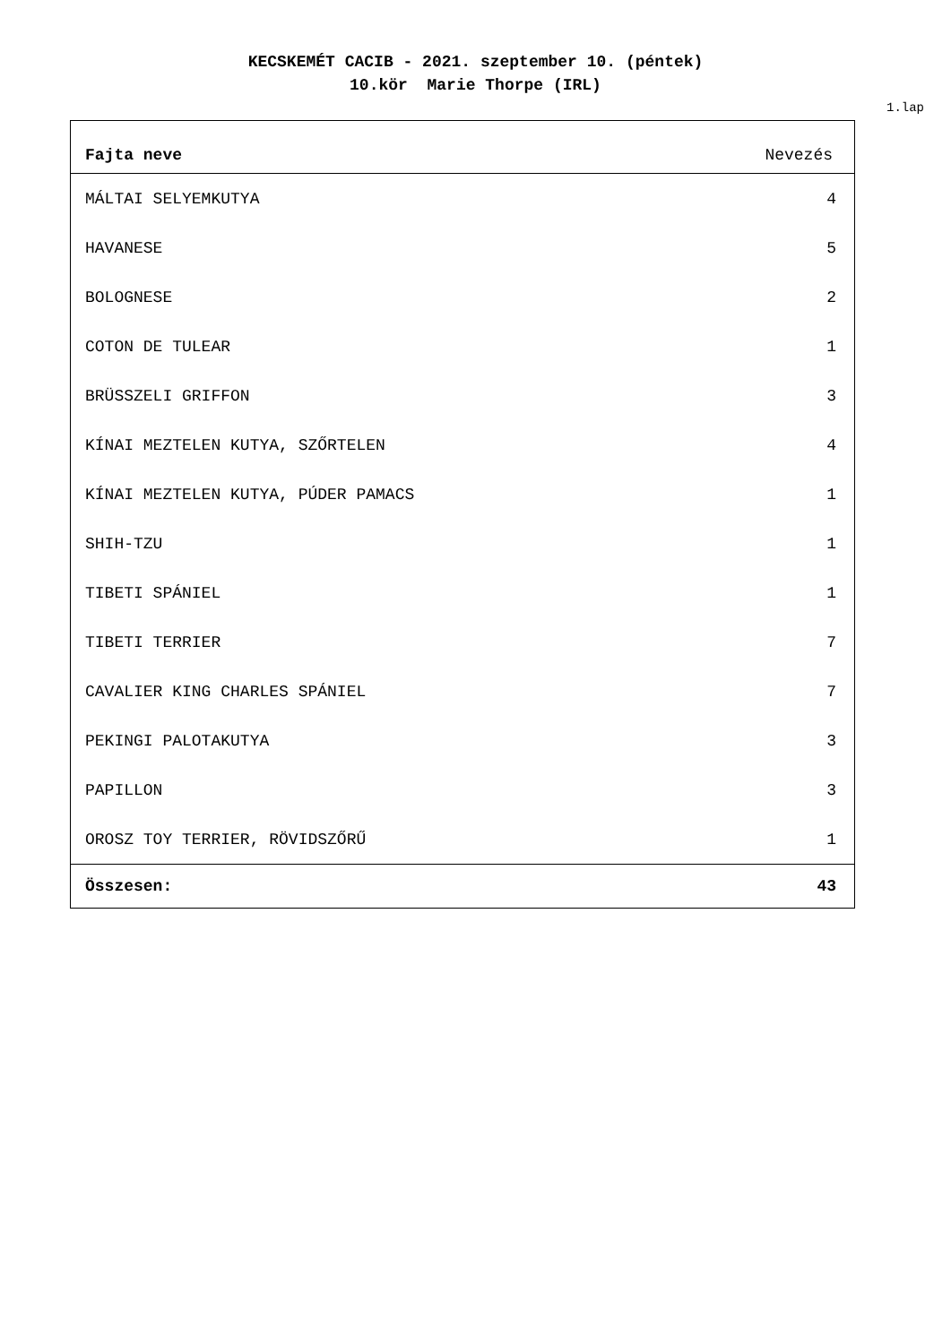KECSKEMÉT CACIB - 2021. szeptember 10. (péntek)
10.kör Marie Thorpe (IRL)
1.lap
| Fajta neve | Nevezés |
| --- | --- |
| MÁLTAI SELYEMKUTYA | 4 |
| HAVANESE | 5 |
| BOLOGNESE | 2 |
| COTON DE TULEAR | 1 |
| BRÜSSZELI GRIFFON | 3 |
| KÍNAI MEZTELEN KUTYA, SZŐRTELEN | 4 |
| KÍNAI MEZTELEN KUTYA, PÚDER PAMACS | 1 |
| SHIH-TZU | 1 |
| TIBETI SPÁNIEL | 1 |
| TIBETI TERRIER | 7 |
| CAVALIER KING CHARLES SPÁNIEL | 7 |
| PEKINGI PALOTAKUTYA | 3 |
| PAPILLON | 3 |
| OROSZ TOY TERRIER, RÖVIDSZŐRŰ | 1 |
| Összesen: | 43 |